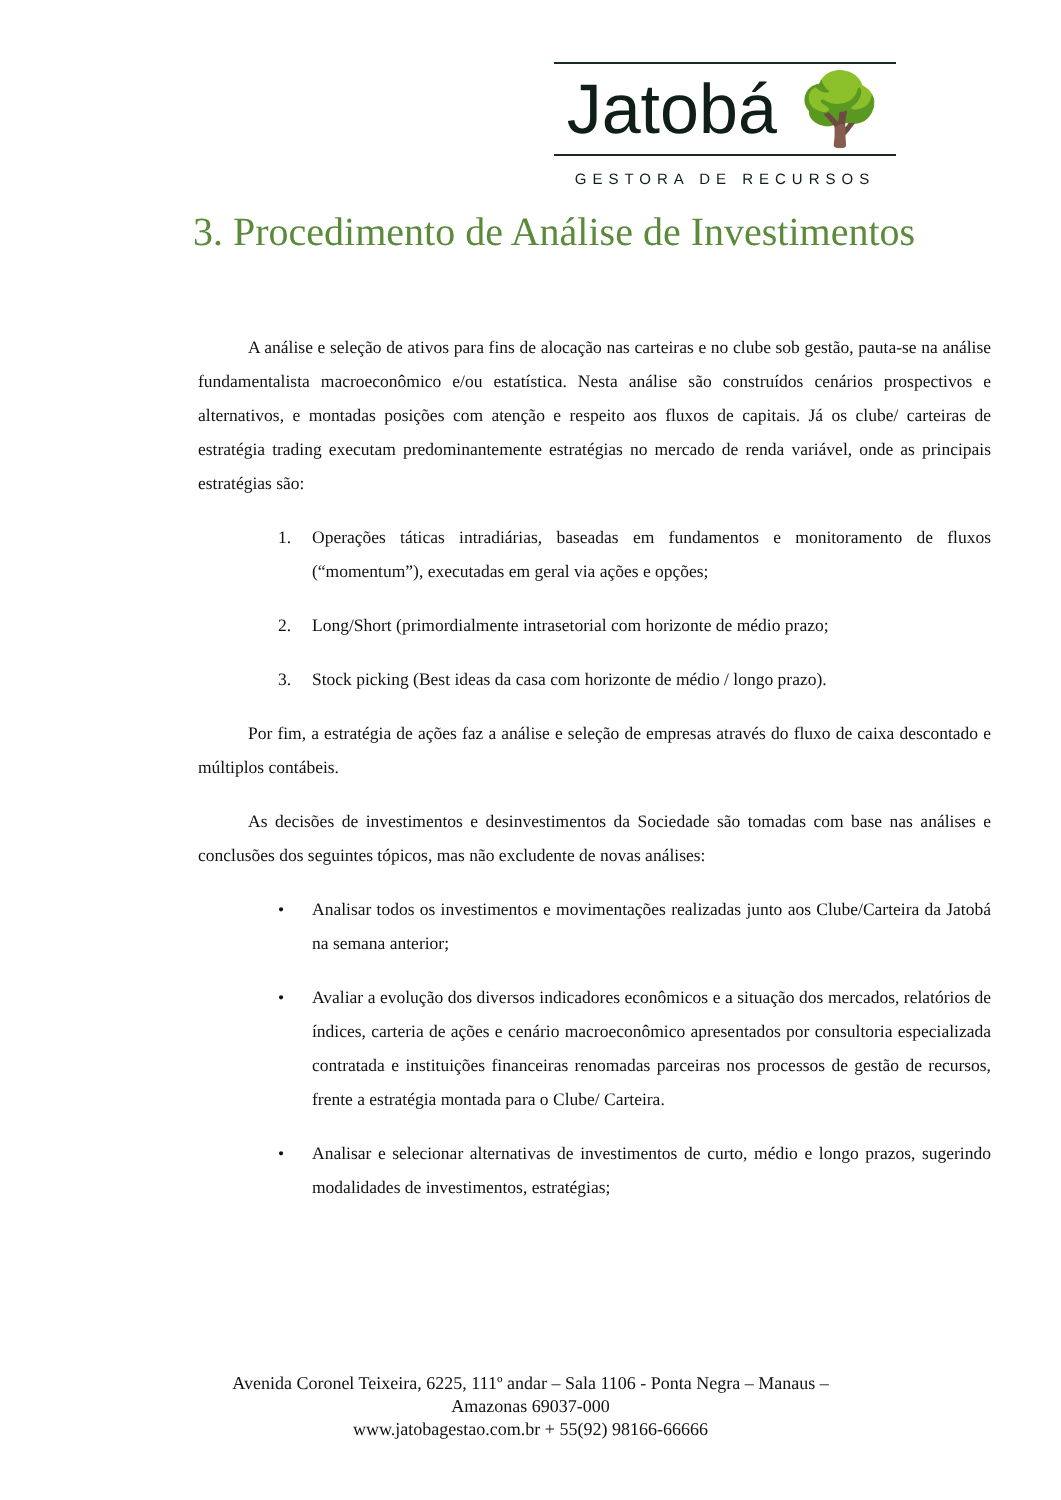Jatobá 🌳
GESTORA DE RECURSOS
3. Procedimento de Análise de Investimentos
A análise e seleção de ativos para fins de alocação nas carteiras e no clube sob gestão, pauta-se na análise fundamentalista macroeconômico e/ou estatística. Nesta análise são construídos cenários prospectivos e alternativos, e montadas posições com atenção e respeito aos fluxos de capitais. Já os clube/ carteiras de estratégia trading executam predominantemente estratégias no mercado de renda variável, onde as principais estratégias são:
1. Operações táticas intradiárias, baseadas em fundamentos e monitoramento de fluxos (“momentum”), executadas em geral via ações e opções;
2. Long/Short (primordialmente intrasetorial com horizonte de médio prazo;
3. Stock picking (Best ideas da casa com horizonte de médio / longo prazo).
Por fim, a estratégia de ações faz a análise e seleção de empresas através do fluxo de caixa descontado e múltiplos contábeis.
As decisões de investimentos e desinvestimentos da Sociedade são tomadas com base nas análises e conclusões dos seguintes tópicos, mas não excludente de novas análises:
• Analisar todos os investimentos e movimentações realizadas junto aos Clube/Carteira da Jatobá na semana anterior;
• Avaliar a evolução dos diversos indicadores econômicos e a situação dos mercados, relatórios de índices, carteria de ações e cenário macroeconômico apresentados por consultoria especializada contratada e instituições financeiras renomadas parceiras nos processos de gestão de recursos, frente a estratégia montada para o Clube/ Carteira.
• Analisar e selecionar alternativas de investimentos de curto, médio e longo prazos, sugerindo modalidades de investimentos, estratégias;
Avenida Coronel Teixeira, 6225, 111º andar – Sala 1106 - Ponta Negra – Manaus –
Amazonas 69037-000
www.jatobagestao.com.br + 55(92) 98166-66666